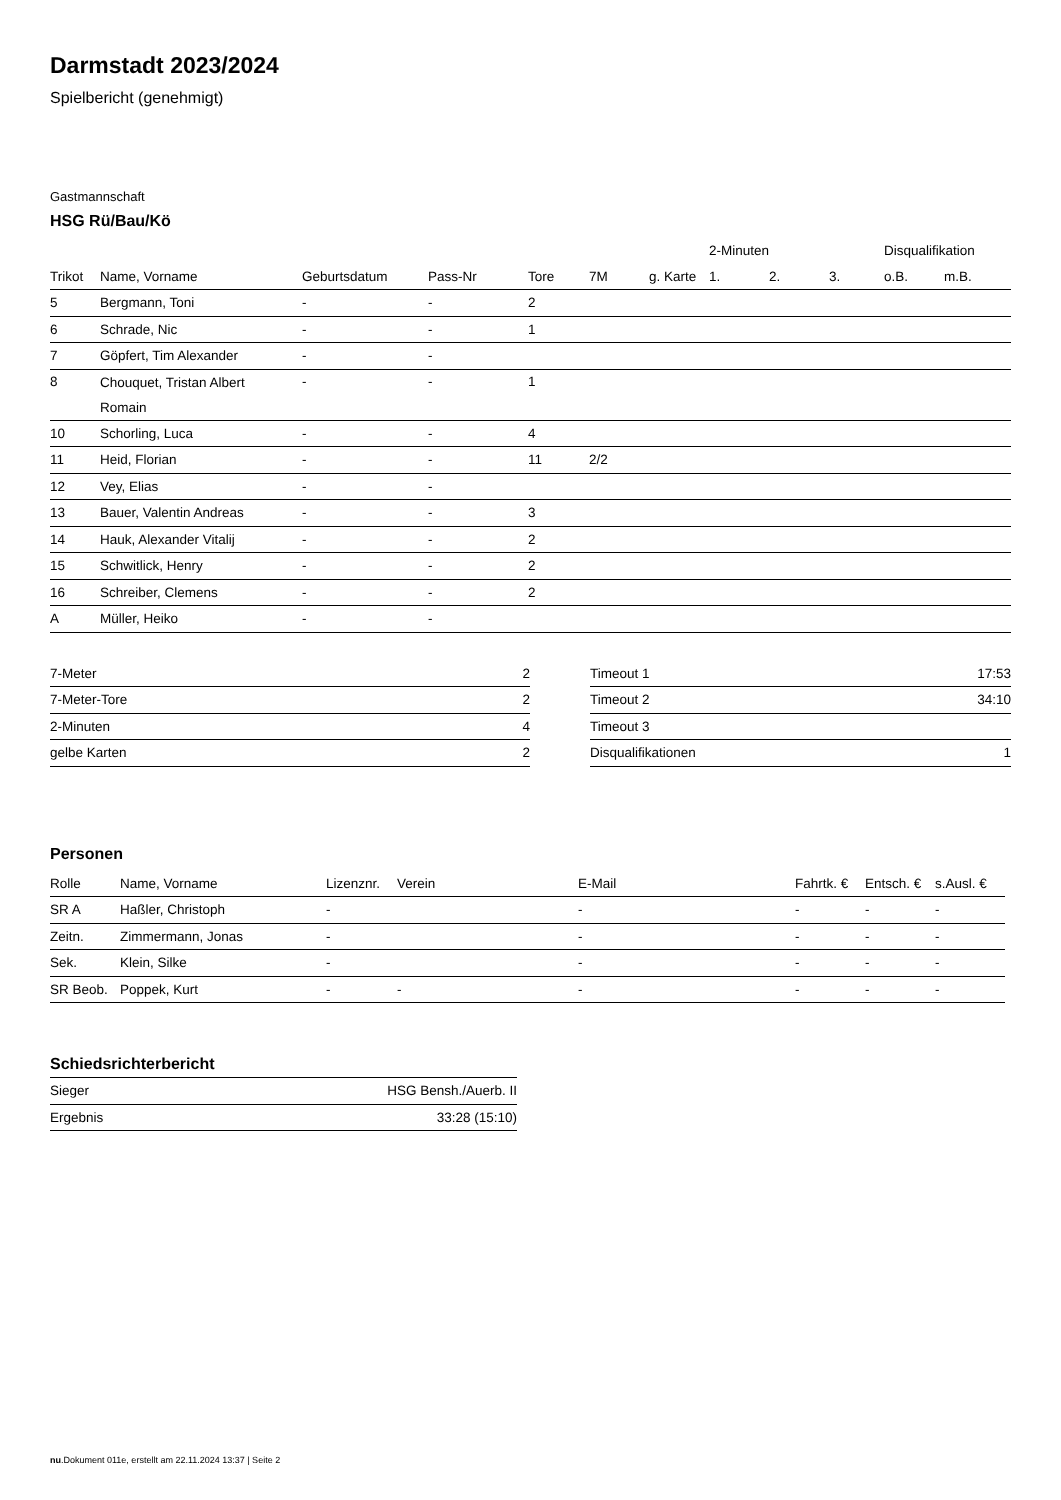Darmstadt 2023/2024
Spielbericht (genehmigt)
Gastmannschaft
HSG Rü/Bau/Kö
| | | | | | | | 2-Minuten | | | Disqualifikation | |
| --- | --- | --- | --- | --- | --- | --- | --- | --- | --- | --- | --- |
| Trikot | Name, Vorname | Geburtsdatum | Pass-Nr | Tore | 7M | g. Karte | 1. | 2. | 3. | o.B. | m.B. |
| 5 | Bergmann, Toni | - | - | 2 | | | | | | | |
| 6 | Schrade, Nic | - | - | 1 | | | | | | | |
| 7 | Göpfert, Tim Alexander | - | - | | | | | | | | |
| 8 | Chouquet, Tristan Albert Romain | - | - | 1 | | | | | | | |
| 10 | Schorling, Luca | - | - | 4 | | | | | | | |
| 11 | Heid, Florian | - | - | 11 | 2/2 | | | | | | |
| 12 | Vey, Elias | - | - | | | | | | | | |
| 13 | Bauer, Valentin Andreas | - | - | 3 | | | | | | | |
| 14 | Hauk, Alexander Vitalij | - | - | 2 | | | | | | | |
| 15 | Schwitlick, Henry | - | - | 2 | | | | | | | |
| 16 | Schreiber, Clemens | - | - | 2 | | | | | | | |
| A | Müller, Heiko | - | - | | | | | | | | |
| 7-Meter | 2 |
| 7-Meter-Tore | 2 |
| 2-Minuten | 4 |
| gelbe Karten | 2 |
| Timeout 1 | 17:53 |
| Timeout 2 | 34:10 |
| Timeout 3 | |
| Disqualifikationen | 1 |
Personen
| Rolle | Name, Vorname | Lizenznr. | Verein | E-Mail | Fahrtk. € | Entsch. € | s.Ausl. € |
| --- | --- | --- | --- | --- | --- | --- | --- |
| SR A | Haßler, Christoph | - | | - | - | - | - |
| Zeitn. | Zimmermann, Jonas | - | | - | - | - | - |
| Sek. | Klein, Silke | - | | - | - | - | - |
| SR Beob. | Poppek, Kurt | - | - | - | - | - | - |
Schiedsrichterbericht
| Sieger | HSG Bensh./Auerb. II |
| Ergebnis | 33:28 (15:10) |
nu.Dokument 011e, erstellt am 22.11.2024 13:37 | Seite 2